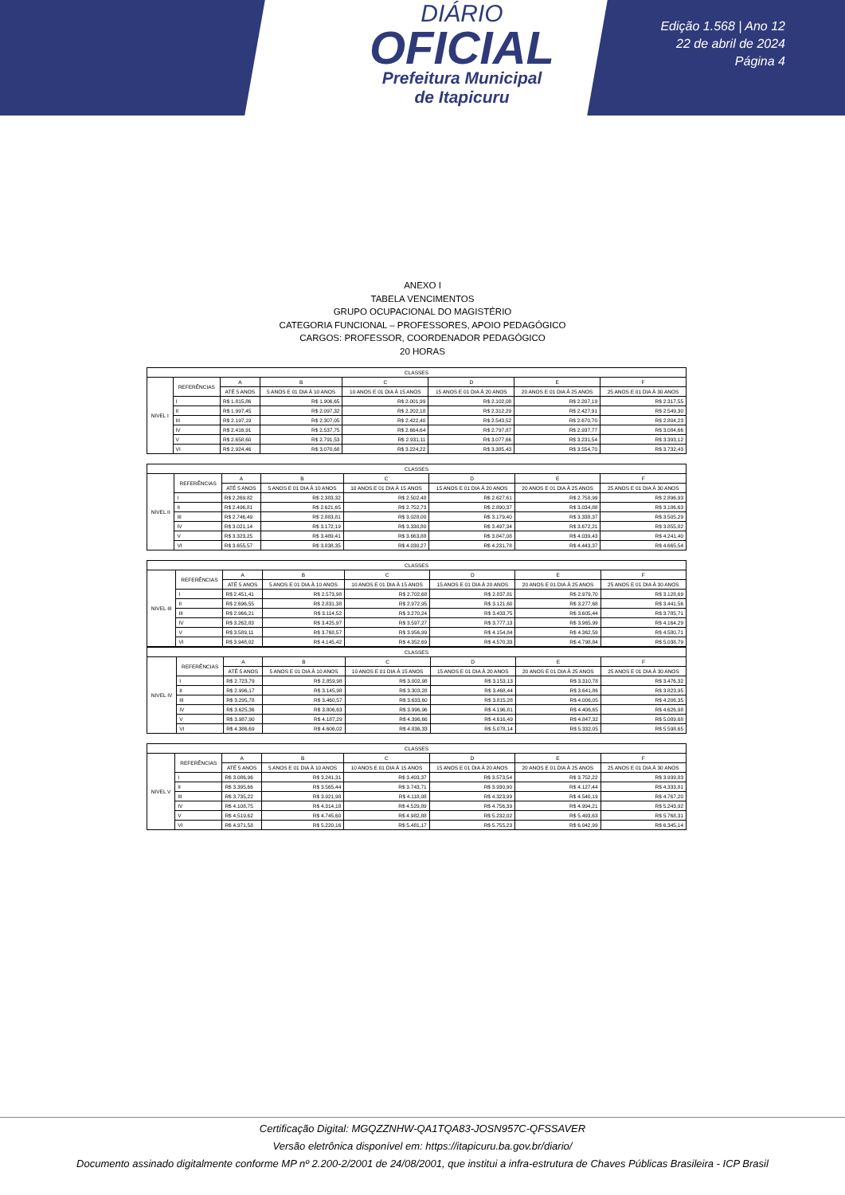DIÁRIO
OFICIAL
Prefeitura Municipal
de Itapicuru
Edição 1.568 | Ano 12
22 de abril de 2024
Página 4
ANEXO I
TABELA VENCIMENTOS
GRUPO OCUPACIONAL DO MAGISTÉRIO
CATEGORIA FUNCIONAL – PROFESSORES, APOIO PEDAGÓGICO
CARGOS: PROFESSOR, COORDENADOR PEDAGÓGICO
20 HORAS
| CLASSES | | | | | | | |
| --- | --- | --- | --- | --- | --- | --- | --- |
| NIVEL I | REFERÊNCIAS | A | B | C | D | E | F |
| | | ATÉ 5 ANOS | 5 ANOS E 01 DIA À 10 ANOS | 10 ANOS E 01 DIA À 15 ANOS | 15 ANOS E 01 DIA À 20 ANOS | 20 ANOS E 01 DIA À 25 ANOS | 25 ANOS E 01 DIA À 30 ANOS |
| | I | R$ 1.815,86 | R$ 1.906,65 | R$ 2.001,99 | R$ 2.102,08 | R$ 2.207,19 | R$ 2.317,55 |
| | II | R$ 1.997,45 | R$ 2.097,32 | R$ 2.202,18 | R$ 2.312,29 | R$ 2.427,91 | R$ 2.549,30 |
| | III | R$ 2.197,19 | R$ 2.307,05 | R$ 2.422,40 | R$ 2.543,52 | R$ 2.670,70 | R$ 2.804,23 |
| | IV | R$ 2.416,91 | R$ 2.537,75 | R$ 2.664,64 | R$ 2.797,87 | R$ 2.937,77 | R$ 3.084,66 |
| | V | R$ 2.658,60 | R$ 2.791,53 | R$ 2.931,11 | R$ 3.077,66 | R$ 3.231,54 | R$ 3.393,12 |
| | VI | R$ 2.924,46 | R$ 3.070,68 | R$ 3.224,22 | R$ 3.385,43 | R$ 3.554,70 | R$ 3.732,43 |
| CLASSES | | | | | | | |
| --- | --- | --- | --- | --- | --- | --- | --- |
| NIVEL II | REFERÊNCIAS | A | B | C | D | E | F |
| | | ATÉ 5 ANOS | 5 ANOS E 01 DIA À 10 ANOS | 10 ANOS E 01 DIA À 15 ANOS | 15 ANOS E 01 DIA À 20 ANOS | 20 ANOS E 01 DIA À 25 ANOS | 25 ANOS E 01 DIA À 30 ANOS |
| | I | R$ 2.269,82 | R$ 2.383,32 | R$ 2.502,48 | R$ 2.627,61 | R$ 2.758,99 | R$ 2.896,93 |
| | II | R$ 2.496,81 | R$ 2.621,65 | R$ 2.752,73 | R$ 2.890,37 | R$ 3.034,88 | R$ 3.186,63 |
| | III | R$ 2.746,49 | R$ 2.883,81 | R$ 3.028,00 | R$ 3.179,40 | R$ 3.338,37 | R$ 3.505,29 |
| | IV | R$ 3.021,14 | R$ 3.172,19 | R$ 3.330,80 | R$ 3.497,34 | R$ 3.672,21 | R$ 3.855,82 |
| | V | R$ 3.323,25 | R$ 3.489,41 | R$ 3.663,88 | R$ 3.847,08 | R$ 4.039,43 | R$ 4.241,40 |
| | VI | R$ 3.655,57 | R$ 3.838,35 | R$ 4.030,27 | R$ 4.231,78 | R$ 4.443,37 | R$ 4.665,54 |
| CLASSES | | | | | | | |
| --- | --- | --- | --- | --- | --- | --- | --- |
| NIVEL III | REFERÊNCIAS | A | B | C | D | E | F |
| | | ATÉ 5 ANOS | 5 ANOS E 01 DIA À 10 ANOS | 10 ANOS E 01 DIA À 15 ANOS | 15 ANOS E 01 DIA À 20 ANOS | 20 ANOS E 01 DIA À 25 ANOS | 25 ANOS E 01 DIA À 30 ANOS |
| | I | R$ 2.451,41 | R$ 2.573,98 | R$ 2.702,68 | R$ 2.837,81 | R$ 2.979,70 | R$ 3.128,69 |
| | II | R$ 2.696,55 | R$ 2.831,38 | R$ 2.972,95 | R$ 3.121,60 | R$ 3.277,68 | R$ 3.441,56 |
| | III | R$ 2.966,21 | R$ 3.114,52 | R$ 3.270,24 | R$ 3.433,75 | R$ 3.605,44 | R$ 3.785,71 |
| | IV | R$ 3.262,83 | R$ 3.425,97 | R$ 3.597,27 | R$ 3.777,13 | R$ 3.965,99 | R$ 4.164,29 |
| | V | R$ 3.589,11 | R$ 3.768,57 | R$ 3.956,99 | R$ 4.154,84 | R$ 4.362,59 | R$ 4.580,71 |
| | VI | R$ 3.948,02 | R$ 4.145,42 | R$ 4.352,69 | R$ 4.570,33 | R$ 4.798,84 | R$ 5.038,79 |
| CLASSES | | | | | | | |
| --- | --- | --- | --- | --- | --- | --- | --- |
| NIVEL IV | REFERÊNCIAS | A | B | C | D | E | F |
| | | ATÉ 5 ANOS | 5 ANOS E 01 DIA À 10 ANOS | 10 ANOS E 01 DIA À 15 ANOS | 15 ANOS E 01 DIA À 20 ANOS | 20 ANOS E 01 DIA À 25 ANOS | 25 ANOS E 01 DIA À 30 ANOS |
| | I | R$ 2.723,79 | R$ 2.859,98 | R$ 3.002,98 | R$ 3.153,13 | R$ 3.310,78 | R$ 3.476,32 |
| | II | R$ 2.996,17 | R$ 3.145,98 | R$ 3.303,28 | R$ 3.468,44 | R$ 3.641,86 | R$ 3.823,95 |
| | III | R$ 3.295,78 | R$ 3.460,57 | R$ 3.633,60 | R$ 3.815,28 | R$ 4.006,05 | R$ 4.206,35 |
| | IV | R$ 3.625,36 | R$ 3.806,63 | R$ 3.996,96 | R$ 4.196,81 | R$ 4.406,65 | R$ 4.626,98 |
| | V | R$ 3.987,90 | R$ 4.187,29 | R$ 4.396,66 | R$ 4.616,49 | R$ 4.847,32 | R$ 5.089,68 |
| | VI | R$ 4.386,69 | R$ 4.606,02 | R$ 4.836,33 | R$ 5.078,14 | R$ 5.332,05 | R$ 5.598,65 |
| CLASSES | | | | | | | |
| --- | --- | --- | --- | --- | --- | --- | --- |
| NIVEL V | REFERÊNCIAS | A | B | C | D | E | F |
| | | ATÉ 5 ANOS | 5 ANOS E 01 DIA À 10 ANOS | 10 ANOS E 01 DIA À 15 ANOS | 15 ANOS E 01 DIA À 20 ANOS | 20 ANOS E 01 DIA À 25 ANOS | 25 ANOS E 01 DIA À 30 ANOS |
| | I | R$ 3.086,96 | R$ 3.241,31 | R$ 3.403,37 | R$ 3.573,54 | R$ 3.752,22 | R$ 3.939,83 |
| | II | R$ 3.395,66 | R$ 3.565,44 | R$ 3.743,71 | R$ 3.930,90 | R$ 4.127,44 | R$ 4.333,81 |
| | III | R$ 3.735,22 | R$ 3.921,98 | R$ 4.118,08 | R$ 4.323,99 | R$ 4.540,19 | R$ 4.767,20 |
| | IV | R$ 4.108,75 | R$ 4.314,18 | R$ 4.529,89 | R$ 4.756,39 | R$ 4.994,21 | R$ 5.243,92 |
| | V | R$ 4.519,62 | R$ 4.745,60 | R$ 4.982,88 | R$ 5.232,02 | R$ 5.493,63 | R$ 5.768,31 |
| | VI | R$ 4.971,58 | R$ 5.220,16 | R$ 5.481,17 | R$ 5.755,23 | R$ 6.042,99 | R$ 6.345,14 |
Certificação Digital: MGQZZNHW-QA1TQA83-JOSN957C-QFSSAVER
Versão eletrônica disponível em: https://itapicuru.ba.gov.br/diario/
Documento assinado digitalmente conforme MP nº 2.200-2/2001 de 24/08/2001, que institui a infra-estrutura de Chaves Públicas Brasileira - ICP Brasil